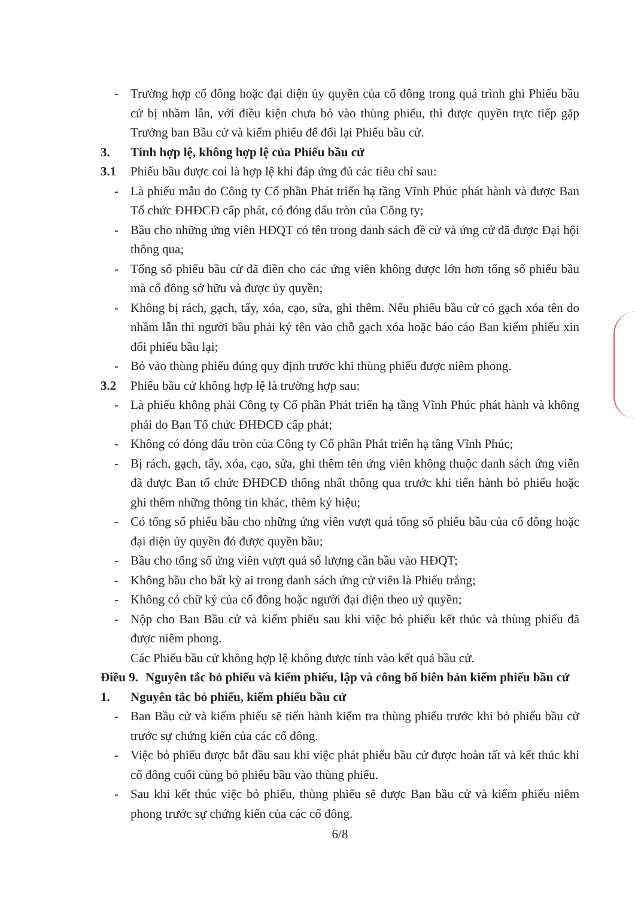- Trường hợp cổ đông hoặc đại diện ủy quyền của cổ đông trong quá trình ghi Phiếu bầu cử bị nhầm lẫn, với điều kiện chưa bỏ vào thùng phiếu, thì được quyền trực tiếp gặp Trưởng ban Bầu cử và kiểm phiếu để đổi lại Phiếu bầu cử.
3. Tính hợp lệ, không hợp lệ của Phiếu bầu cử
3.1 Phiếu bầu được coi là hợp lệ khi đáp ứng đủ các tiêu chí sau:
- Là phiếu mẫu do Công ty Cổ phần Phát triển hạ tầng Vĩnh Phúc phát hành và được Ban Tổ chức ĐHĐCĐ cấp phát, có đóng dấu tròn của Công ty;
- Bầu cho những ứng viên HĐQT có tên trong danh sách đề cử và ứng cử đã được Đại hội thông qua;
- Tổng số phiếu bầu cử đã điền cho các ứng viên không được lớn hơn tổng số phiếu bầu mà cổ đông sở hữu và được ủy quyền;
- Không bị rách, gạch, tẩy, xóa, cạo, sửa, ghi thêm. Nếu phiếu bầu cử có gạch xóa tên do nhầm lẫn thì người bầu phải ký tên vào chỗ gạch xóa hoặc báo cáo Ban kiểm phiếu xin đổi phiếu bầu lại;
- Bỏ vào thùng phiếu đúng quy định trước khi thùng phiếu được niêm phong.
3.2 Phiếu bầu cử không hợp lệ là trường hợp sau:
- Là phiếu không phải Công ty Cổ phần Phát triển hạ tầng Vĩnh Phúc phát hành và không phải do Ban Tổ chức ĐHĐCĐ cấp phát;
- Không có đóng dấu tròn của Công ty Cổ phần Phát triển hạ tầng Vĩnh Phúc;
- Bị rách, gạch, tẩy, xóa, cạo, sửa, ghi thêm tên ứng viên không thuộc danh sách ứng viên đã được Ban tổ chức ĐHĐCĐ thống nhất thông qua trước khi tiến hành bỏ phiếu hoặc ghi thêm những thông tin khác, thêm ký hiệu;
- Có tổng số phiếu bầu cho những ứng viên vượt quá tổng số phiếu bầu của cổ đông hoặc đại diện ủy quyền đó được quyền bầu;
- Bầu cho tổng số ứng viên vượt quá số lượng cần bầu vào HĐQT;
- Không bầu cho bất kỳ ai trong danh sách ứng cử viên là Phiếu trắng;
- Không có chữ ký của cổ đông hoặc người đại diện theo uỷ quyền;
- Nộp cho Ban Bầu cử và kiểm phiếu sau khi việc bỏ phiếu kết thúc và thùng phiếu đã được niêm phong.
Các Phiếu bầu cử không hợp lệ không được tính vào kết quả bầu cử.
Điều 9. Nguyên tắc bỏ phiếu và kiểm phiếu, lập và công bố biên bản kiểm phiếu bầu cử
1. Nguyên tắc bỏ phiếu, kiểm phiếu bầu cử
- Ban Bầu cử và kiểm phiếu sẽ tiến hành kiểm tra thùng phiếu trước khi bỏ phiếu bầu cử trước sự chứng kiến của các cổ đông.
- Việc bỏ phiếu được bắt đầu sau khi việc phát phiếu bầu cử được hoàn tất và kết thúc khi cổ đông cuối cùng bỏ phiếu bầu vào thùng phiếu.
- Sau khi kết thúc việc bỏ phiếu, thùng phiếu sẽ được Ban bầu cử và kiểm phiếu niêm phong trước sự chứng kiến của các cổ đông.
6/8